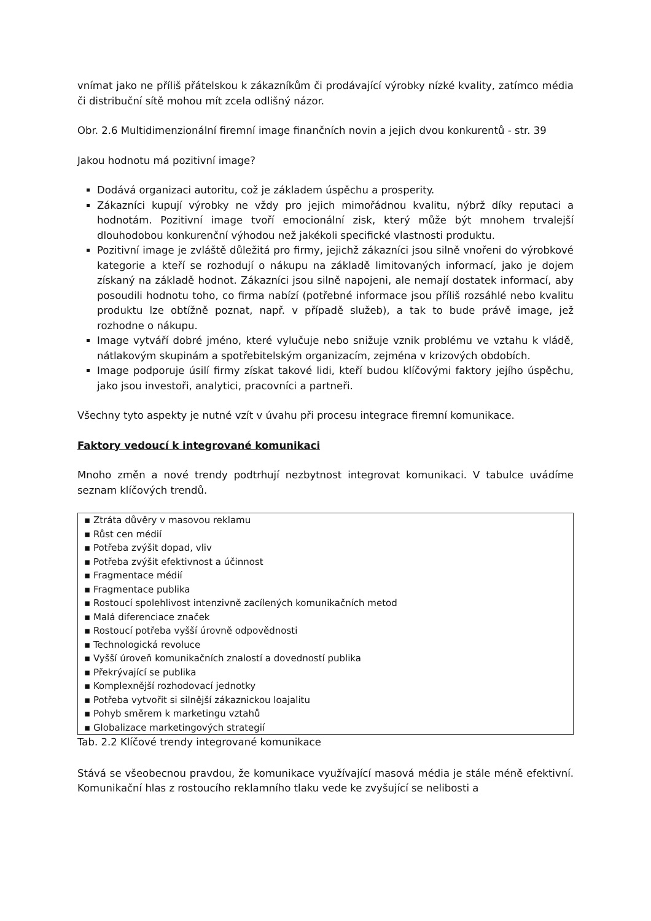vnímat jako ne příliš přátelskou k zákazníkům či prodávající výrobky nízké kvality, zatímco média či distribuční sítě mohou mít zcela odlišný názor.
Obr. 2.6 Multidimenzionální firemní image finančních novin a jejich dvou konkurentů - str. 39
Jakou hodnotu má pozitivní image?
Dodává organizaci autoritu, což je základem úspěchu a prosperity.
Zákazníci kupují výrobky ne vždy pro jejich mimořádnou kvalitu, nýbrž díky reputaci a hodnotám. Pozitivní image tvoří emocionální zisk, který může být mnohem trvalejší dlouhodobou konkurenční výhodou než jakékoli specifické vlastnosti produktu.
Pozitivní image je zvláště důležitá pro firmy, jejichž zákazníci jsou silně vnořeni do výrobkové kategorie a kteří se rozhodují o nákupu na základě limitovaných informací, jako je dojem získaný na základě hodnot. Zákazníci jsou silně napojeni, ale nemají dostatek informací, aby posoudili hodnotu toho, co firma nabízí (potřebné informace jsou příliš rozsáhlé nebo kvalitu produktu lze obtížně poznat, např. v případě služeb), a tak to bude právě image, jež rozhodne o nákupu.
Image vytváří dobré jméno, které vylučuje nebo snižuje vznik problému ve vztahu k vládě, nátlakovým skupinám a spotřebitelským organizacím, zejména v krizových obdobích.
Image podporuje úsilí firmy získat takové lidi, kteří budou klíčovými faktory jejího úspěchu, jako jsou investoři, analytici, pracovníci a partneři.
Všechny tyto aspekty je nutné vzít v úvahu při procesu integrace firemní komunikace.
Faktory vedoucí k integrované komunikaci
Mnoho změn a nové trendy podtrhují nezbytnost integrovat komunikaci. V tabulce uvádíme seznam klíčových trendů.
| ▪ Ztráta důvěry v masovou reklamu |
| ▪ Růst cen médií |
| ▪ Potřeba zvýšit dopad, vliv |
| ▪ Potřeba zvýšit efektivnost a účinnost |
| ▪ Fragmentace médií |
| ▪ Fragmentace publika |
| ▪ Rostoucí spolehlivost intenzivně zacílených komunikačních metod |
| ▪ Malá diferenciace značek |
| ▪ Rostoucí potřeba vyšší úrovně odpovědnosti |
| ▪ Technologická revoluce |
| ▪ Vyšší úroveň komunikačních znalostí a dovedností publika |
| ▪ Překrývající se publika |
| ▪ Komplexnější rozhodovací jednotky |
| ▪ Potřeba vytvořit si silnější zákaznickou loajalitu |
| ▪ Pohyb směrem k marketingu vztahů |
| ▪ Globalizace marketingových strategií |
Tab. 2.2 Klíčové trendy integrované komunikace
Stává se všeobecnou pravdou, že komunikace využívající masová média je stále méně efektivní. Komunikační hlas z rostoucího reklamního tlaku vede ke zvyšující se nelibosti a